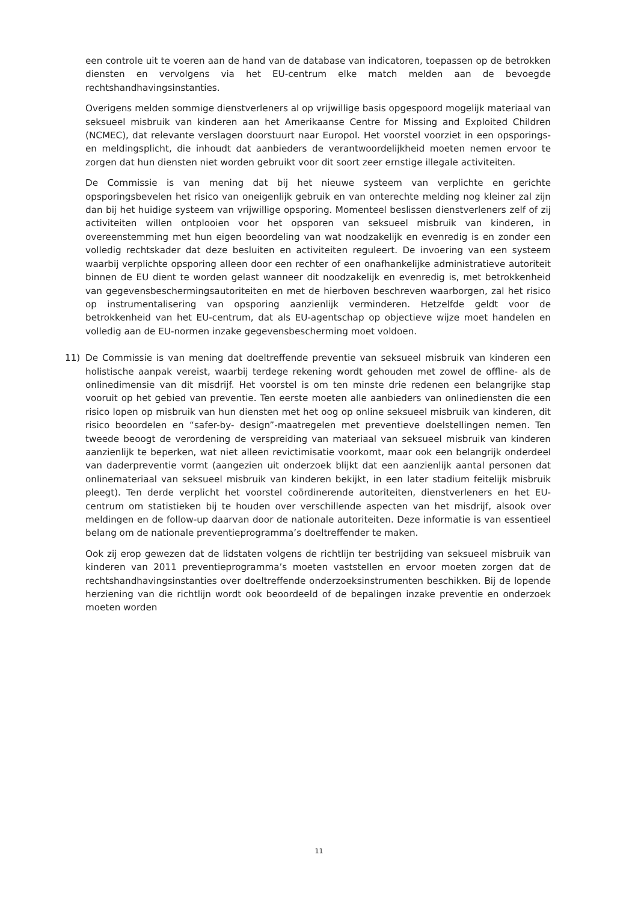een controle uit te voeren aan de hand van de database van indicatoren, toepassen op de betrokken diensten en vervolgens via het EU-centrum elke match melden aan de bevoegde rechtshandhavingsinstanties.
Overigens melden sommige dienstverleners al op vrijwillige basis opgespoord mogelijk materiaal van seksueel misbruik van kinderen aan het Amerikaanse Centre for Missing and Exploited Children (NCMEC), dat relevante verslagen doorstuurt naar Europol. Het voorstel voorziet in een opsporings- en meldingsplicht, die inhoudt dat aanbieders de verantwoordelijkheid moeten nemen ervoor te zorgen dat hun diensten niet worden gebruikt voor dit soort zeer ernstige illegale activiteiten.
De Commissie is van mening dat bij het nieuwe systeem van verplichte en gerichte opsporingsbevelen het risico van oneigenlijk gebruik en van onterechte melding nog kleiner zal zijn dan bij het huidige systeem van vrijwillige opsporing. Momenteel beslissen dienstverleners zelf of zij activiteiten willen ontplooien voor het opsporen van seksueel misbruik van kinderen, in overeenstemming met hun eigen beoordeling van wat noodzakelijk en evenredig is en zonder een volledig rechtskader dat deze besluiten en activiteiten reguleert. De invoering van een systeem waarbij verplichte opsporing alleen door een rechter of een onafhankelijke administratieve autoriteit binnen de EU dient te worden gelast wanneer dit noodzakelijk en evenredig is, met betrokkenheid van gegevensbeschermingsautoriteiten en met de hierboven beschreven waarborgen, zal het risico op instrumentalisering van opsporing aanzienlijk verminderen. Hetzelfde geldt voor de betrokkenheid van het EU-centrum, dat als EU-agentschap op objectieve wijze moet handelen en volledig aan de EU-normen inzake gegevensbescherming moet voldoen.
11) De Commissie is van mening dat doeltreffende preventie van seksueel misbruik van kinderen een holistische aanpak vereist, waarbij terdege rekening wordt gehouden met zowel de offline- als de onlinedimensie van dit misdrijf. Het voorstel is om ten minste drie redenen een belangrijke stap vooruit op het gebied van preventie. Ten eerste moeten alle aanbieders van onlinediensten die een risico lopen op misbruik van hun diensten met het oog op online seksueel misbruik van kinderen, dit risico beoordelen en “safer-by- design”-maatregelen met preventieve doelstellingen nemen. Ten tweede beoogt de verordening de verspreiding van materiaal van seksueel misbruik van kinderen aanzienlijk te beperken, wat niet alleen revictimisatie voorkomt, maar ook een belangrijk onderdeel van daderpreventie vormt (aangezien uit onderzoek blijkt dat een aanzienlijk aantal personen dat onlinemateriaal van seksueel misbruik van kinderen bekijkt, in een later stadium feitelijk misbruik pleegt). Ten derde verplicht het voorstel coördinerende autoriteiten, dienstverleners en het EU-centrum om statistieken bij te houden over verschillende aspecten van het misdrijf, alsook over meldingen en de follow-up daarvan door de nationale autoriteiten. Deze informatie is van essentieel belang om de nationale preventieprogramma’s doeltreffender te maken.
Ook zij erop gewezen dat de lidstaten volgens de richtlijn ter bestrijding van seksueel misbruik van kinderen van 2011 preventieprogramma’s moeten vaststellen en ervoor moeten zorgen dat de rechtshandhavingsinstanties over doeltreffende onderzoeksinstrumenten beschikken. Bij de lopende herziening van die richtlijn wordt ook beoordeeld of de bepalingen inzake preventie en onderzoek moeten worden
11